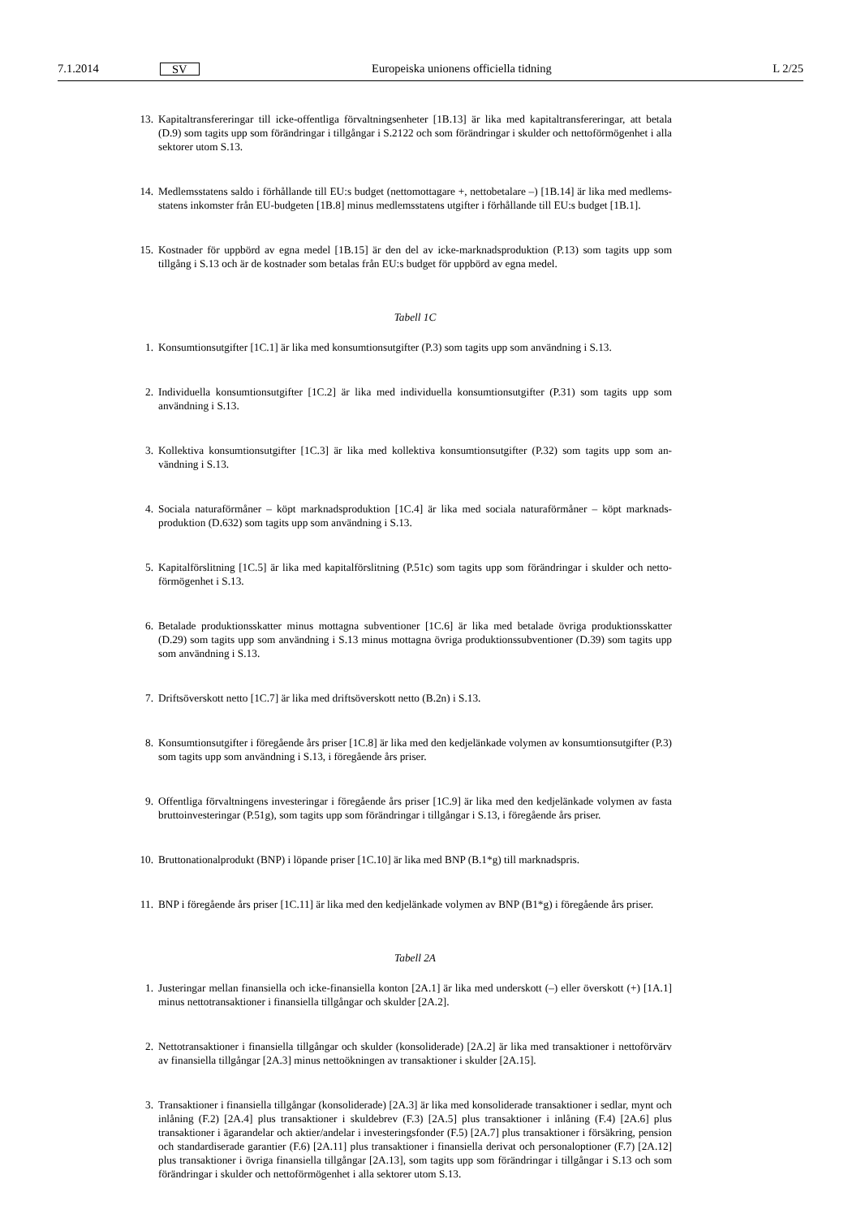7.1.2014 SV Europeiska unionens officiella tidning L 2/25
13. Kapitaltransfereringar till icke-offentliga förvaltningsenheter [1B.13] är lika med kapitaltransfereringar, att betala (D.9) som tagits upp som förändringar i tillgångar i S.2122 och som förändringar i skulder och nettoförmögenhet i alla sektorer utom S.13.
14. Medlemsstatens saldo i förhållande till EU:s budget (nettomottagare +, nettobetalare –) [1B.14] är lika med medlems­statens inkomster från EU-budgeten [1B.8] minus medlemsstatens utgifter i förhållande till EU:s budget [1B.1].
15. Kostnader för uppbörd av egna medel [1B.15] är den del av icke-marknadsproduktion (P.13) som tagits upp som tillgång i S.13 och är de kostnader som betalas från EU:s budget för uppbörd av egna medel.
Tabell 1C
1. Konsumtionsutgifter [1C.1] är lika med konsumtionsutgifter (P.3) som tagits upp som användning i S.13.
2. Individuella konsumtionsutgifter [1C.2] är lika med individuella konsumtionsutgifter (P.31) som tagits upp som användning i S.13.
3. Kollektiva konsumtionsutgifter [1C.3] är lika med kollektiva konsumtionsutgifter (P.32) som tagits upp som an­vändning i S.13.
4. Sociala naturaförmåner – köpt marknadsproduktion [1C.4] är lika med sociala naturaförmåner – köpt marknads­produktion (D.632) som tagits upp som användning i S.13.
5. Kapitalförslitning [1C.5] är lika med kapitalförslitning (P.51c) som tagits upp som förändringar i skulder och netto­förmögenhet i S.13.
6. Betalade produktionsskatter minus mottagna subventioner [1C.6] är lika med betalade övriga produktionsskatter (D.29) som tagits upp som användning i S.13 minus mottagna övriga produktionssubventioner (D.39) som tagits upp som användning i S.13.
7. Driftsöverskott netto [1C.7] är lika med driftsöverskott netto (B.2n) i S.13.
8. Konsumtionsutgifter i föregående års priser [1C.8] är lika med den kedjelänkade volymen av konsumtionsutgifter (P.3) som tagits upp som användning i S.13, i föregående års priser.
9. Offentliga förvaltningens investeringar i föregående års priser [1C.9] är lika med den kedjelänkade volymen av fasta bruttoinvesteringar (P.51g), som tagits upp som förändringar i tillgångar i S.13, i föregående års priser.
10. Bruttonationalprodukt (BNP) i löpande priser [1C.10] är lika med BNP (B.1*g) till marknadspris.
11. BNP i föregående års priser [1C.11] är lika med den kedjelänkade volymen av BNP (B1*g) i föregående års priser.
Tabell 2A
1. Justeringar mellan finansiella och icke-finansiella konton [2A.1] är lika med underskott (–) eller överskott (+) [1A.1] minus nettotransaktioner i finansiella tillgångar och skulder [2A.2].
2. Nettotransaktioner i finansiella tillgångar och skulder (konsoliderade) [2A.2] är lika med transaktioner i nettoförvärv av finansiella tillgångar [2A.3] minus nettoökningen av transaktioner i skulder [2A.15].
3. Transaktioner i finansiella tillgångar (konsoliderade) [2A.3] är lika med konsoliderade transaktioner i sedlar, mynt och inlåning (F.2) [2A.4] plus transaktioner i skuldebrev (F.3) [2A.5] plus transaktioner i inlåning (F.4) [2A.6] plus transaktioner i ägarandelar och aktier/andelar i investeringsfonder (F.5) [2A.7] plus transaktioner i försäkring, pension och standardiserade garantier (F.6) [2A.11] plus transaktioner i finansiella derivat och personaloptioner (F.7) [2A.12] plus transaktioner i övriga finansiella tillgångar [2A.13], som tagits upp som förändringar i tillgångar i S.13 och som förändringar i skulder och nettoförmögenhet i alla sektorer utom S.13.